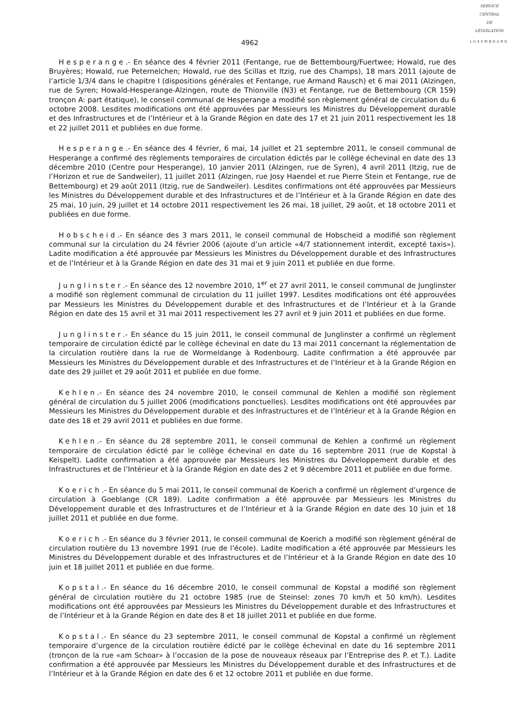SERVICE
CENTRAL
DE
LÉGISLATION
LUXEMBOURG
4962
Hesperange.- En séance des 4 février 2011 (Fentange, rue de Bettembourg/Fuertwee; Howald, rue des Bruyères; Howald, rue Peternelchen; Howald, rue des Scillas et Itzig, rue des Champs), 18 mars 2011 (ajoute de l’article 1/3/4 dans le chapitre I (dispositions générales et Fentange, rue Armand Rausch) et 6 mai 2011 (Alzingen, rue de Syren; Howald-Hesperange-Alzingen, route de Thionville (N3) et Fentange, rue de Bettembourg (CR 159) tronçon A: part étatique), le conseil communal de Hesperange a modifié son règlement général de circulation du 6 octobre 2008. Lesdites modifications ont été approuvées par Messieurs les Ministres du Développement durable et des Infrastructures et de l’Intérieur et à la Grande Région en date des 17 et 21 juin 2011 respectivement les 18 et 22 juillet 2011 et publiées en due forme.
Hesperange.- En séance des 4 février, 6 mai, 14 juillet et 21 septembre 2011, le conseil communal de Hesperange a confirmé des règlements temporaires de circulation édictés par le collège échevinal en date des 13 décembre 2010 (Centre pour Hesperange), 10 janvier 2011 (Alzingen, rue de Syren), 4 avril 2011 (Itzig, rue de l’Horizon et rue de Sandweiler), 11 juillet 2011 (Alzingen, rue Josy Haendel et rue Pierre Stein et Fentange, rue de Bettembourg) et 29 août 2011 (Itzig, rue de Sandweiler). Lesdites confirmations ont été approuvées par Messieurs les Ministres du Développement durable et des Infrastructures et de l’Intérieur et à la Grande Région en date des 25 mai, 10 juin, 29 juillet et 14 octobre 2011 respectivement les 26 mai, 18 juillet, 29 août, et 18 octobre 2011 et publiées en due forme.
Hobscheid.- En séance des 3 mars 2011, le conseil communal de Hobscheid a modifié son règlement communal sur la circulation du 24 février 2006 (ajoute d’un article «4/7 stationnement interdit, excepté taxis»). Ladite modification a été approuvée par Messieurs les Ministres du Développement durable et des Infrastructures et de l’Intérieur et à la Grande Région en date des 31 mai et 9 juin 2011 et publiée en due forme.
Junglinster.- En séance des 12 novembre 2010, 1<sup>er</sup> et 27 avril 2011, le conseil communal de Junglinster a modifié son règlement communal de circulation du 11 juillet 1997. Lesdites modifications ont été approuvées par Messieurs les Ministres du Développement durable et des Infrastructures et de l’Intérieur et à la Grande Région en date des 15 avril et 31 mai 2011 respectivement les 27 avril et 9 juin 2011 et publiées en due forme.
Junglinster.- En séance du 15 juin 2011, le conseil communal de Junglinster a confirmé un règlement temporaire de circulation édicté par le collège échevinal en date du 13 mai 2011 concernant la réglementation de la circulation routière dans la rue de Wormeldange à Rodenbourg. Ladite confirmation a été approuvée par Messieurs les Ministres du Développement durable et des Infrastructures et de l’Intérieur et à la Grande Région en date des 29 juillet et 29 août 2011 et publiée en due forme.
Kehlen.- En séance des 24 novembre 2010, le conseil communal de Kehlen a modifié son règlement général de circulation du 5 juillet 2006 (modifications ponctuelles). Lesdites modifications ont été approuvées par Messieurs les Ministres du Développement durable et des Infrastructures et de l’Intérieur et à la Grande Région en date des 18 et 29 avril 2011 et publiées en due forme.
Kehlen.- En séance du 28 septembre 2011, le conseil communal de Kehlen a confirmé un règlement temporaire de circulation édicté par le collège échevinal en date du 16 septembre 2011 (rue de Kopstal à Keispelt). Ladite confirmation a été approuvée par Messieurs les Ministres du Développement durable et des Infrastructures et de l’Intérieur et à la Grande Région en date des 2 et 9 décembre 2011 et publiée en due forme.
Koerich.- En séance du 5 mai 2011, le conseil communal de Koerich a confirmé un règlement d’urgence de circulation à Goeblange (CR 189). Ladite confirmation a été approuvée par Messieurs les Ministres du Développement durable et des Infrastructures et de l’Intérieur et à la Grande Région en date des 10 juin et 18 juillet 2011 et publiée en due forme.
Koerich.- En séance du 3 février 2011, le conseil communal de Koerich a modifié son règlement général de circulation routière du 13 novembre 1991 (rue de l’école). Ladite modification a été approuvée par Messieurs les Ministres du Développement durable et des Infrastructures et de l’Intérieur et à la Grande Région en date des 10 juin et 18 juillet 2011 et publiée en due forme.
Kopstal.- En séance du 16 décembre 2010, le conseil communal de Kopstal a modifié son règlement général de circulation routière du 21 octobre 1985 (rue de Steinsel: zones 70 km/h et 50 km/h). Lesdites modifications ont été approuvées par Messieurs les Ministres du Développement durable et des Infrastructures et de l’Intérieur et à la Grande Région en date des 8 et 18 juillet 2011 et publiée en due forme.
Kopstal.- En séance du 23 septembre 2011, le conseil communal de Kopstal a confirmé un règlement temporaire d’urgence de la circulation routière édicté par le collège échevinal en date du 16 septembre 2011 (tronçon de la rue «am Schoar» à l’occasion de la pose de nouveaux réseaux par l’Entreprise des P. et T.). Ladite confirmation a été approuvée par Messieurs les Ministres du Développement durable et des Infrastructures et de l’Intérieur et à la Grande Région en date des 6 et 12 octobre 2011 et publiée en due forme.